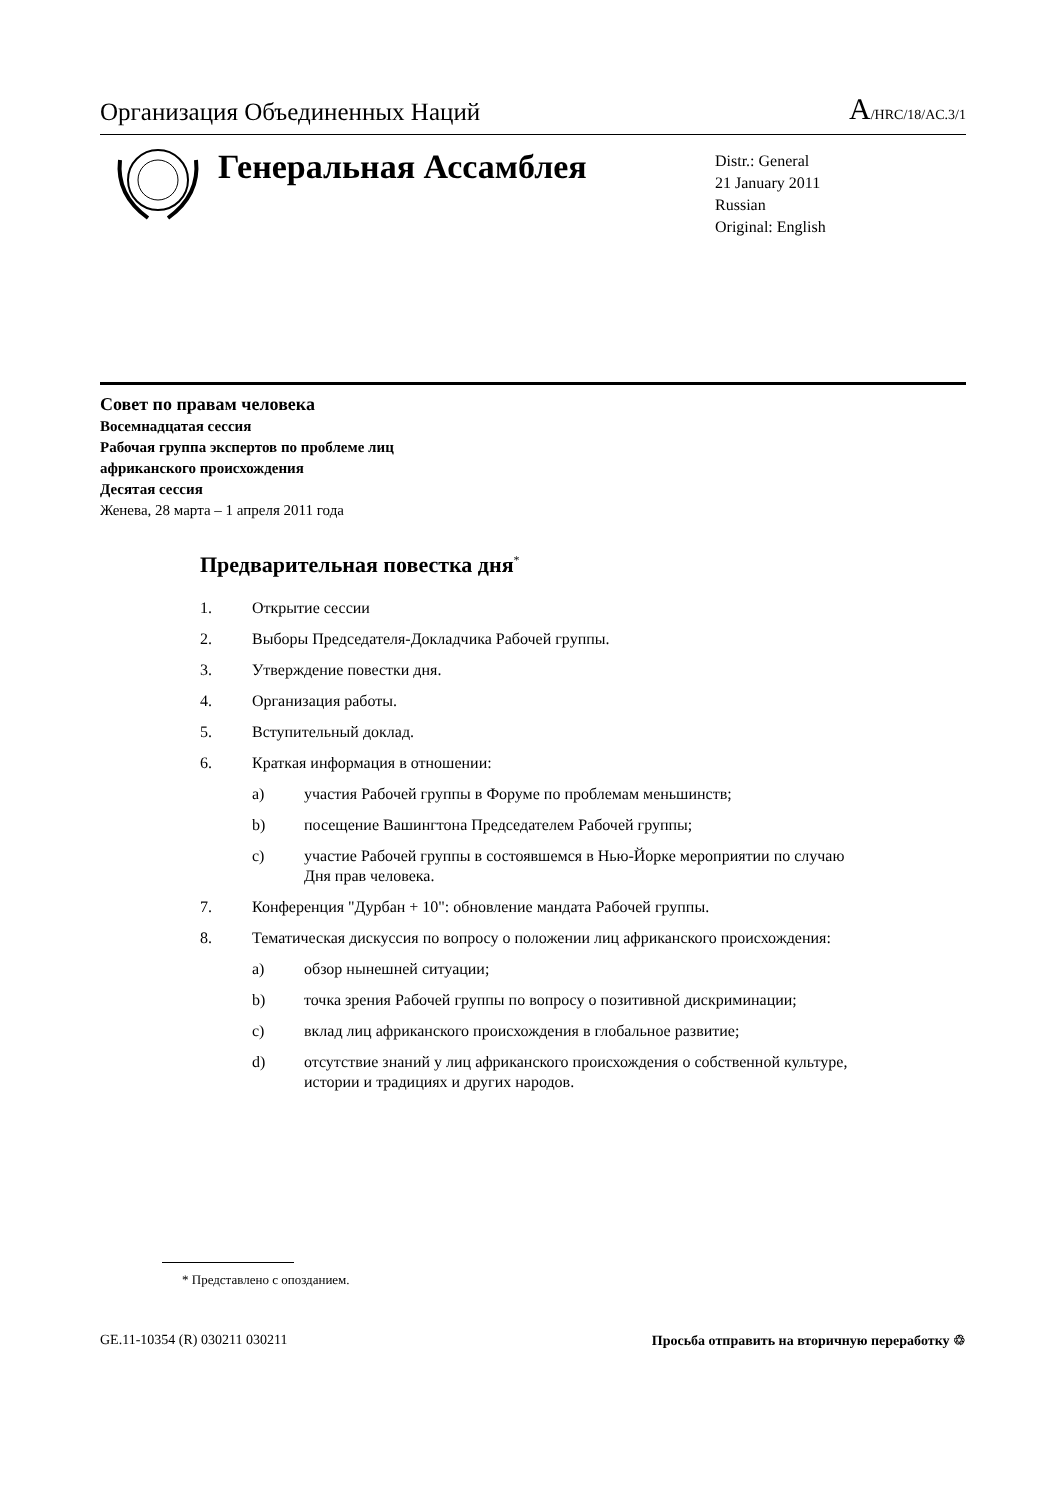Организация Объединенных Наций
A/HRC/18/AC.3/1
Генеральная Ассамблея
Distr.: General
21 January 2011
Russian
Original: English
Совет по правам человека
Восемнадцатая сессия
Рабочая группа экспертов по проблеме лиц
африканского происхождения
Десятая сессия
Женева, 28 марта – 1 апреля 2011 года
Предварительная повестка дня<sup>*</sup>
1. Открытие сессии
2. Выборы Председателя-Докладчика Рабочей группы.
3. Утверждение повестки дня.
4. Организация работы.
5. Вступительный доклад.
6. Краткая информация в отношении:
a) участия Рабочей группы в Форуме по проблемам меньшинств;
b) посещение Вашингтона Председателем Рабочей группы;
c) участие Рабочей группы в состоявшемся в Нью-Йорке мероприятии по случаю Дня прав человека.
7. Конференция "Дурбан + 10": обновление мандата Рабочей группы.
8. Тематическая дискуссия по вопросу о положении лиц африканского происхождения:
a) обзор нынешней ситуации;
b) точка зрения Рабочей группы по вопросу о позитивной дискриминации;
c) вклад лиц африканского происхождения в глобальное развитие;
d) отсутствие знаний у лиц африканского происхождения о собственной культуре, истории и традициях и других народов.
* Представлено с опозданием.
GE.11-10354 (R) 030211 030211 Просьба отправить на вторичную переработку ♲